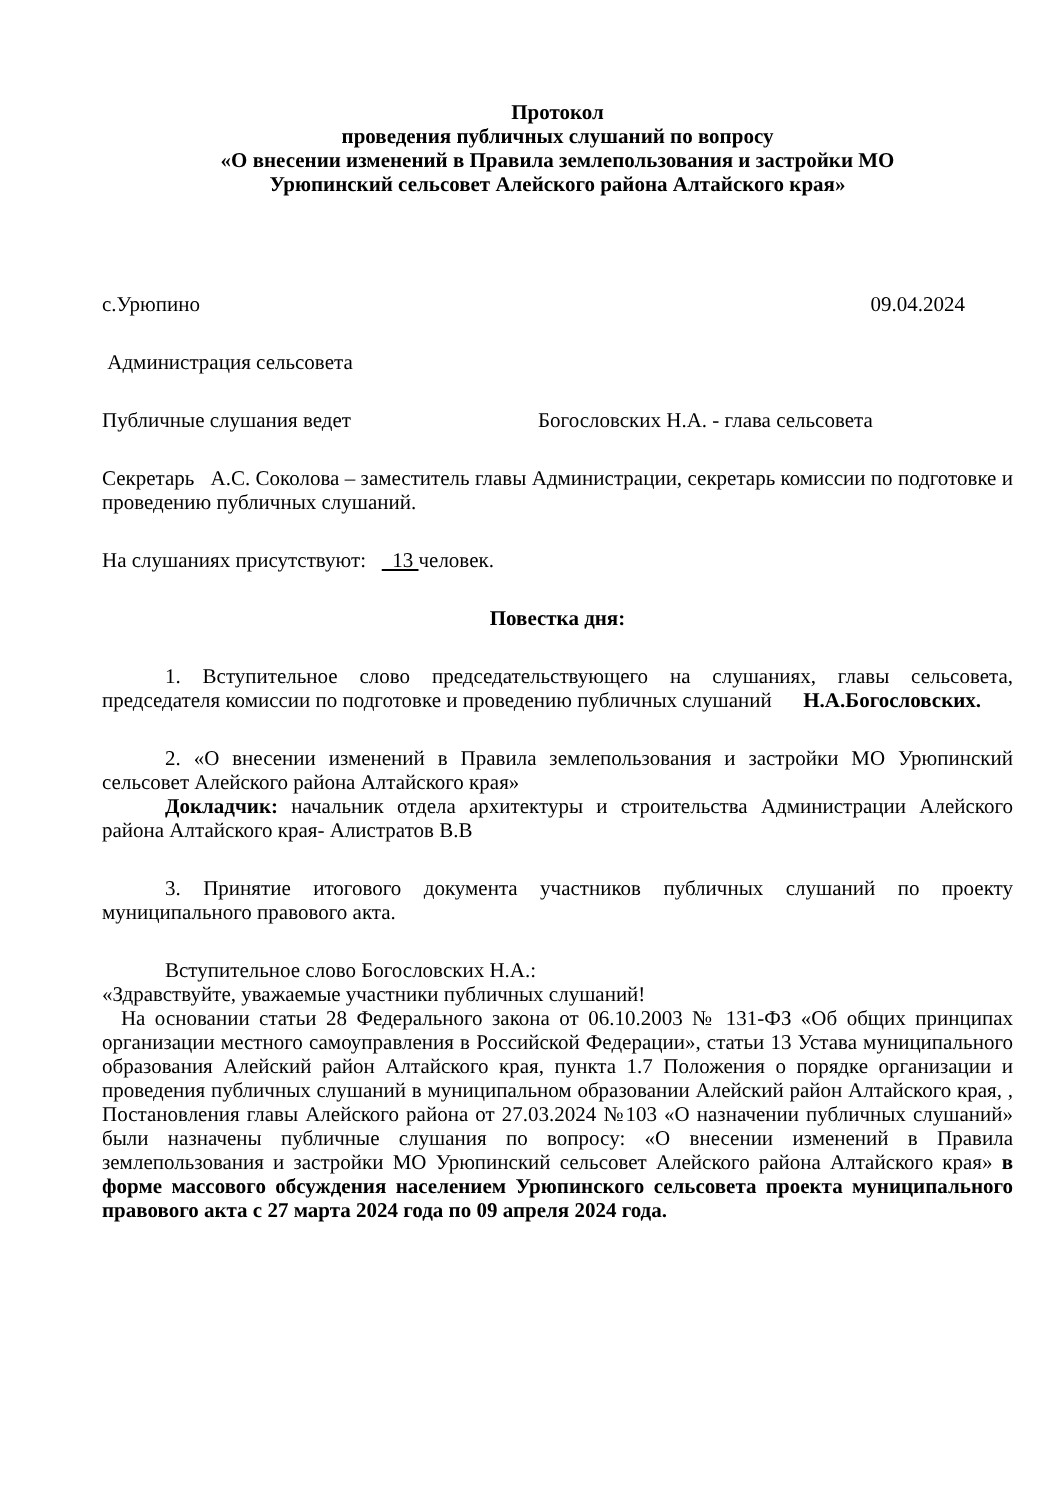Протокол
проведения публичных слушаний по вопросу
«О внесении изменений в Правила землепользования и застройки МО
Урюпинский сельсовет Алейского района Алтайского края»
с.Урюпино 09.04.2024
Администрация сельсовета
Публичные слушания ведет Богословских Н.А. - глава сельсовета
Секретарь А.С. Соколова – заместитель главы Администрации, секретарь комиссии по подготовке и проведению публичных слушаний.
На слушаниях присутствуют: 13 человек.
Повестка дня:
1. Вступительное слово председательствующего на слушаниях, главы сельсовета, председателя комиссии по подготовке и проведению публичных слушаний Н.А.Богословских.
2. «О внесении изменений в Правила землепользования и застройки МО Урюпинский сельсовет Алейского района Алтайского края»
Докладчик: начальник отдела архитектуры и строительства Администрации Алейского района Алтайского края- Алистратов В.В
3. Принятие итогового документа участников публичных слушаний по проекту муниципального правового акта.
Вступительное слово Богословских Н.А.:
«Здравствуйте, уважаемые участники публичных слушаний!
На основании статьи 28 Федерального закона от 06.10.2003 № 131-ФЗ «Об общих принципах организации местного самоуправления в Российской Федерации», статьи 13 Устава муниципального образования Алейский район Алтайского края, пункта 1.7 Положения о порядке организации и проведения публичных слушаний в муниципальном образовании Алейский район Алтайского края, , Постановления главы Алейского района от 27.03.2024 №103 «О назначении публичных слушаний» были назначены публичные слушания по вопросу: «О внесении изменений в Правила землепользования и застройки МО Урюпинский сельсовет Алейского района Алтайского края» в форме массового обсуждения населением Урюпинского сельсовета проекта муниципального правового акта с 27 марта 2024 года по 09 апреля 2024 года.